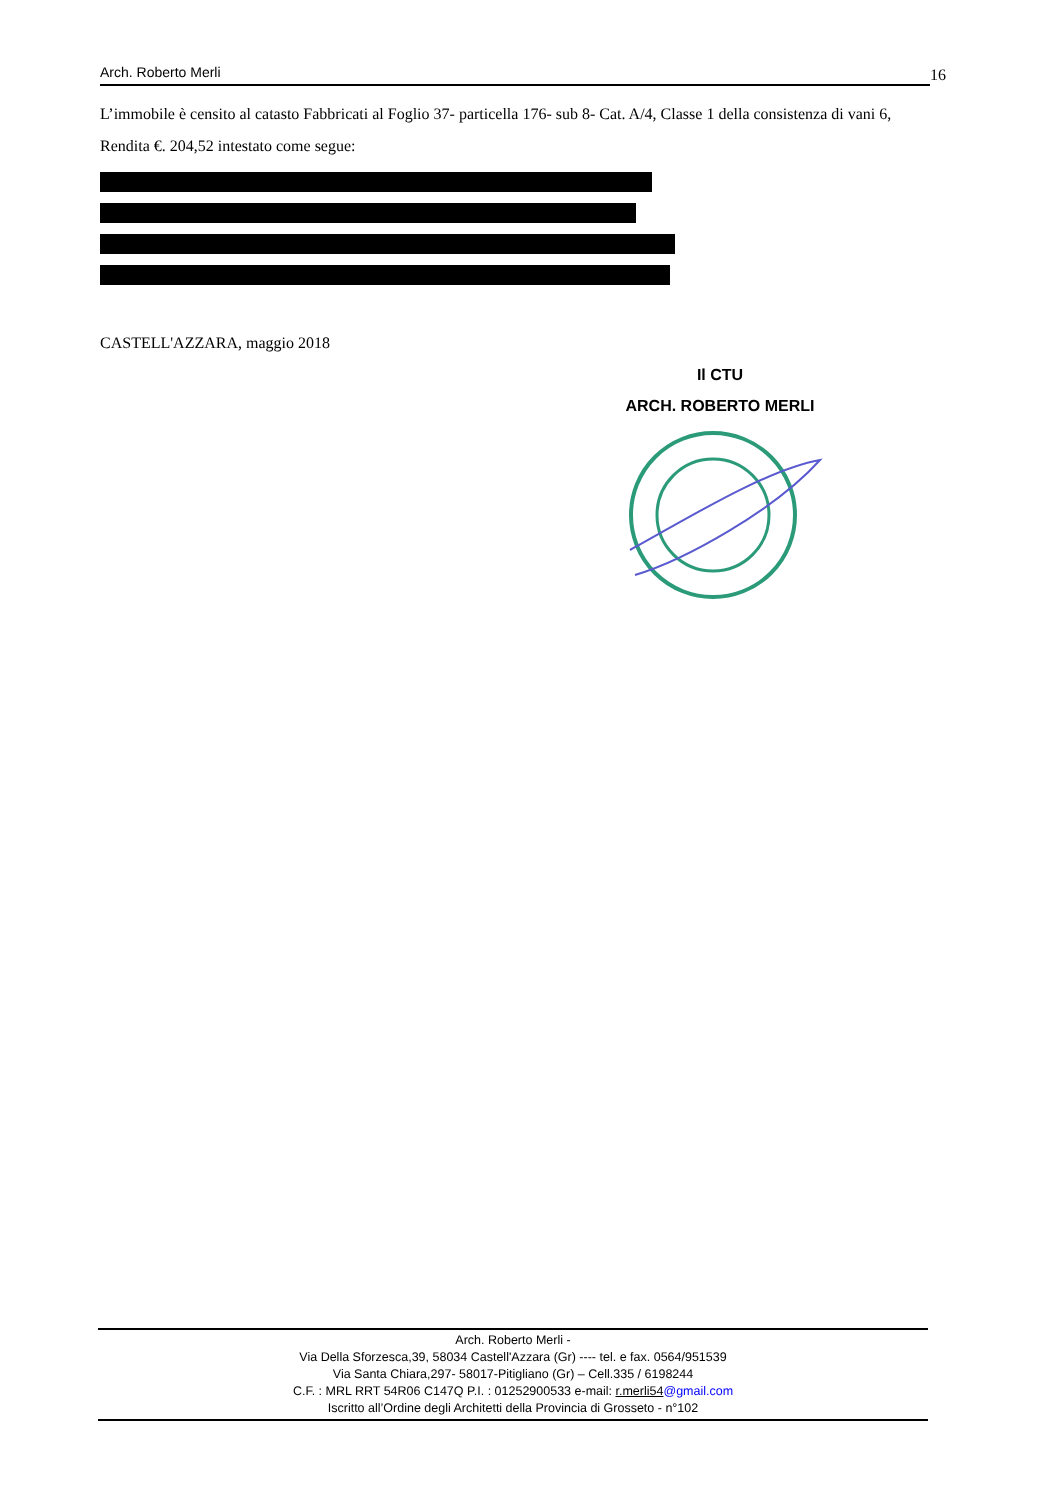Arch. Roberto Merli 16
L’immobile è censito al catasto Fabbricati al Foglio 37- particella 176- sub 8- Cat. A/4, Classe 1 della consistenza di vani 6, Rendita €. 204,52 intestato come segue:
CASTELL'AZZARA, maggio 2018
Il CTU
ARCH. ROBERTO MERLI
Arch. Roberto Merli -
Via Della Sforzesca,39, 58034 Castell'Azzara (Gr) ---- tel. e fax. 0564/951539
Via Santa Chiara,297- 58017-Pitigliano (Gr) – Cell.335 / 6198244
C.F. : MRL RRT 54R06 C147Q P.I. : 01252900533 e-mail: r.merli54@gmail.com
Iscritto all’Ordine degli Architetti della Provincia di Grosseto - n°102